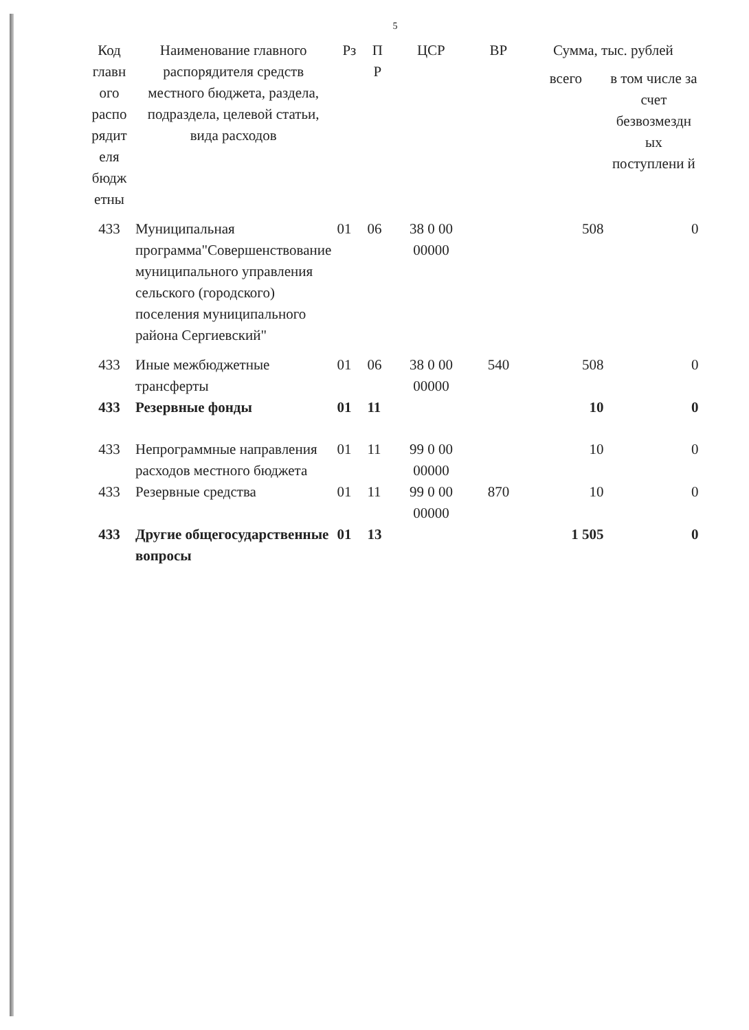5
| Код главн ого распо рядит еля бюдж етны | Наименование главного распорядителя средств местного бюджета, раздела, подраздела, целевой статьи, вида расходов | Рз | П Р | ЦСР | ВР | Сумма, тыс. рублей | |
| --- | --- | --- | --- | --- | --- | --- | --- |
| | | | | | | всего | в том числе за счет безвозмездн ых поступлени й |
| 433 | Муниципальная программа"Совершенствование муниципального управления сельского (городского) поселения муниципального района Сергиевский" | 01 | 06 | 38 0 00 00000 | | 508 | 0 |
| 433 | Иные межбюджетные трансферты | 01 | 06 | 38 0 00 00000 | 540 | 508 | 0 |
| 433 | Резервные фонды | 01 | 11 | | | 10 | 0 |
| 433 | Непрограммные направления расходов местного бюджета | 01 | 11 | 99 0 00 00000 | | 10 | 0 |
| 433 | Резервные средства | 01 | 11 | 99 0 00 00000 | 870 | 10 | 0 |
| 433 | Другие общегосударственные вопросы | 01 | 13 | | | 1 505 | 0 |